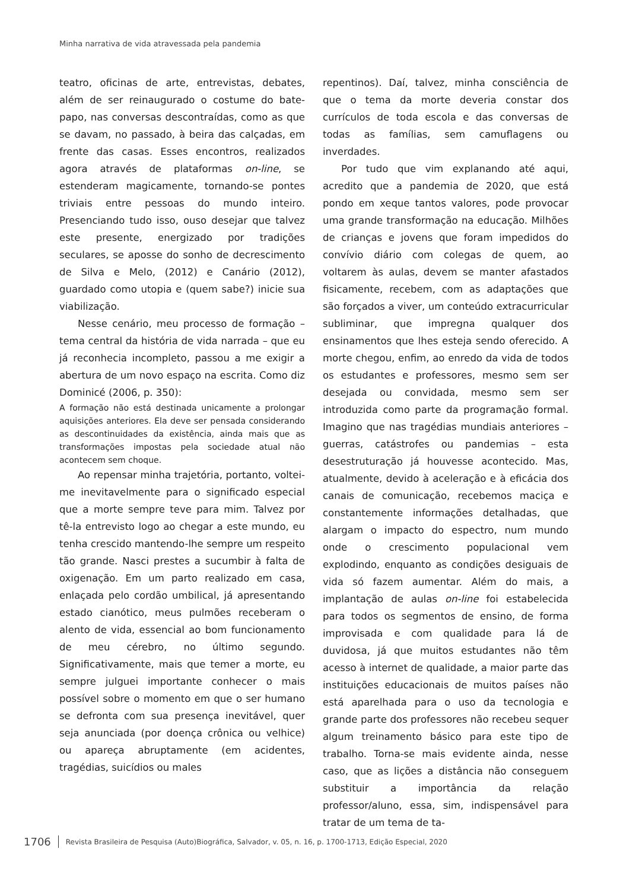Minha narrativa de vida atravessada pela pandemia
teatro, oficinas de arte, entrevistas, debates, além de ser reinaugurado o costume do bate-papo, nas conversas descontraídas, como as que se davam, no passado, à beira das calçadas, em frente das casas. Esses encontros, realizados agora através de plataformas on-line, se estenderam magicamente, tornando-se pontes triviais entre pessoas do mundo inteiro. Presenciando tudo isso, ouso desejar que talvez este presente, energizado por tradições seculares, se aposse do sonho de decrescimento de Silva e Melo, (2012) e Canário (2012), guardado como utopia e (quem sabe?) inicie sua viabilização.
Nesse cenário, meu processo de formação – tema central da história de vida narrada – que eu já reconhecia incompleto, passou a me exigir a abertura de um novo espaço na escrita. Como diz Dominicé (2006, p. 350):
A formação não está destinada unicamente a prolongar aquisições anteriores. Ela deve ser pensada considerando as descontinuidades da existência, ainda mais que as transformações impostas pela sociedade atual não acontecem sem choque.
Ao repensar minha trajetória, portanto, voltei-me inevitavelmente para o significado especial que a morte sempre teve para mim. Talvez por tê-la entrevisto logo ao chegar a este mundo, eu tenha crescido mantendo-lhe sempre um respeito tão grande. Nasci prestes a sucumbir à falta de oxigenação. Em um parto realizado em casa, enlaçada pelo cordão umbilical, já apresentando estado cianótico, meus pulmões receberam o alento de vida, essencial ao bom funcionamento de meu cérebro, no último segundo. Significativamente, mais que temer a morte, eu sempre julguei importante conhecer o mais possível sobre o momento em que o ser humano se defronta com sua presença inevitável, quer seja anunciada (por doença crônica ou velhice) ou apareça abruptamente (em acidentes, tragédias, suicídios ou males
repentinos). Daí, talvez, minha consciência de que o tema da morte deveria constar dos currículos de toda escola e das conversas de todas as famílias, sem camuflagens ou inverdades.
Por tudo que vim explanando até aqui, acredito que a pandemia de 2020, que está pondo em xeque tantos valores, pode provocar uma grande transformação na educação. Milhões de crianças e jovens que foram impedidos do convívio diário com colegas de quem, ao voltarem às aulas, devem se manter afastados fisicamente, recebem, com as adaptações que são forçados a viver, um conteúdo extracurricular subliminar, que impregna qualquer dos ensinamentos que lhes esteja sendo oferecido. A morte chegou, enfim, ao enredo da vida de todos os estudantes e professores, mesmo sem ser desejada ou convidada, mesmo sem ser introduzida como parte da programação formal. Imagino que nas tragédias mundiais anteriores – guerras, catástrofes ou pandemias – esta desestruturação já houvesse acontecido. Mas, atualmente, devido à aceleração e à eficácia dos canais de comunicação, recebemos maciça e constantemente informações detalhadas, que alargam o impacto do espectro, num mundo onde o crescimento populacional vem explodindo, enquanto as condições desiguais de vida só fazem aumentar. Além do mais, a implantação de aulas on-line foi estabelecida para todos os segmentos de ensino, de forma improvisada e com qualidade para lá de duvidosa, já que muitos estudantes não têm acesso à internet de qualidade, a maior parte das instituições educacionais de muitos países não está aparelhada para o uso da tecnologia e grande parte dos professores não recebeu sequer algum treinamento básico para este tipo de trabalho. Torna-se mais evidente ainda, nesse caso, que as lições a distância não conseguem substituir a importância da relação professor/aluno, essa, sim, indispensável para tratar de um tema de ta-
1706 Revista Brasileira de Pesquisa (Auto)Biográfica, Salvador, v. 05, n. 16, p. 1700-1713, Edição Especial, 2020